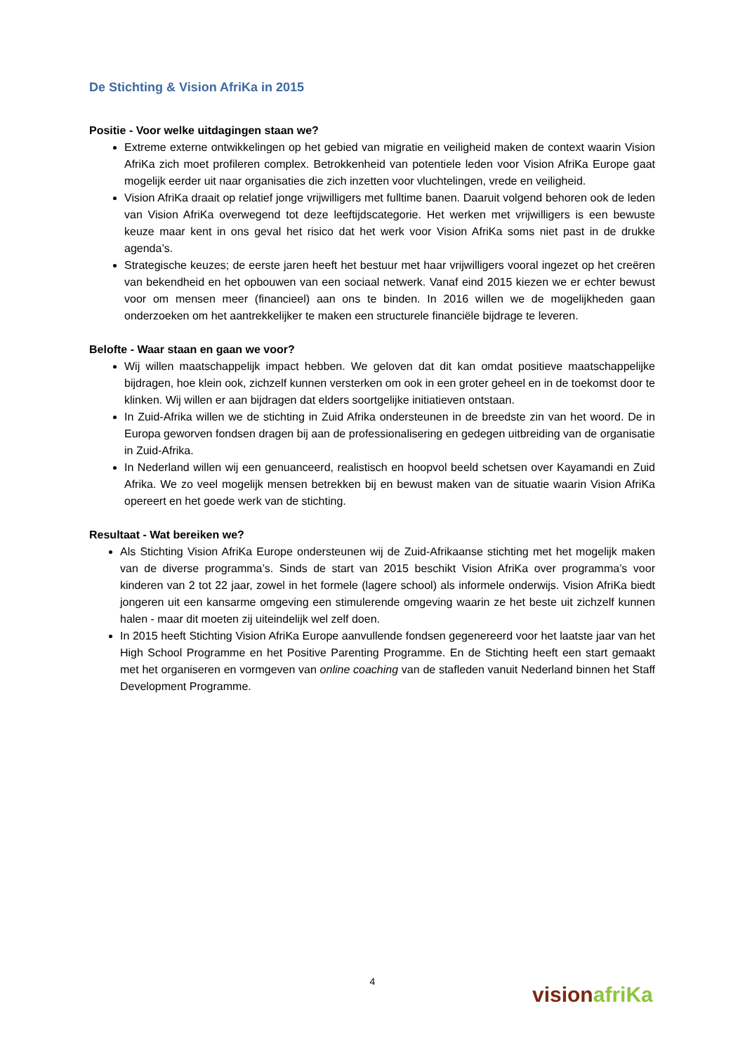De Stichting & Vision AfriKa in 2015
Positie - Voor welke uitdagingen staan we?
Extreme externe ontwikkelingen op het gebied van migratie en veiligheid maken de context waarin Vision AfriKa zich moet profileren complex. Betrokkenheid van potentiele leden voor Vision AfriKa Europe gaat mogelijk eerder uit naar organisaties die zich inzetten voor vluchtelingen, vrede en veiligheid.
Vision AfriKa draait op relatief jonge vrijwilligers met fulltime banen. Daaruit volgend behoren ook de leden van Vision AfriKa overwegend tot deze leeftijdscategorie. Het werken met vrijwilligers is een bewuste keuze maar kent in ons geval het risico dat het werk voor Vision AfriKa soms niet past in de drukke agenda’s.
Strategische keuzes; de eerste jaren heeft het bestuur met haar vrijwilligers vooral ingezet op het creëren van bekendheid en het opbouwen van een sociaal netwerk. Vanaf eind 2015 kiezen we er echter bewust voor om mensen meer (financieel) aan ons te binden. In 2016 willen we de mogelijkheden gaan onderzoeken om het aantrekkelijker te maken een structurele financiële bijdrage te leveren.
Belofte - Waar staan en gaan we voor?
Wij willen maatschappelijk impact hebben. We geloven dat dit kan omdat positieve maatschappelijke bijdragen, hoe klein ook, zichzelf kunnen versterken om ook in een groter geheel en in de toekomst door te klinken. Wij willen er aan bijdragen dat elders soortgelijke initiatieven ontstaan.
In Zuid-Afrika willen we de stichting in Zuid Afrika ondersteunen in de breedste zin van het woord. De in Europa geworven fondsen dragen bij aan de professionalisering en gedegen uitbreiding van de organisatie in Zuid-Afrika.
In Nederland willen wij een genuanceerd, realistisch en hoopvol beeld schetsen over Kayamandi en Zuid Afrika. We zo veel mogelijk mensen betrekken bij en bewust maken van de situatie waarin Vision AfriKa opereert en het goede werk van de stichting.
Resultaat - Wat bereiken we?
Als Stichting Vision AfriKa Europe ondersteunen wij de Zuid-Afrikaanse stichting met het mogelijk maken van de diverse programma’s. Sinds de start van 2015 beschikt Vision AfriKa over programma’s voor kinderen van 2 tot 22 jaar, zowel in het formele (lagere school) als informele onderwijs. Vision AfriKa biedt jongeren uit een kansarme omgeving een stimulerende omgeving waarin ze het beste uit zichzelf kunnen halen - maar dit moeten zij uiteindelijk wel zelf doen.
In 2015 heeft Stichting Vision AfriKa Europe aanvullende fondsen gegenereerd voor het laatste jaar van het High School Programme en het Positive Parenting Programme. En de Stichting heeft een start gemaakt met het organiseren en vormgeven van online coaching van de stafleden vanuit Nederland binnen het Staff Development Programme.
4
vision afriKa